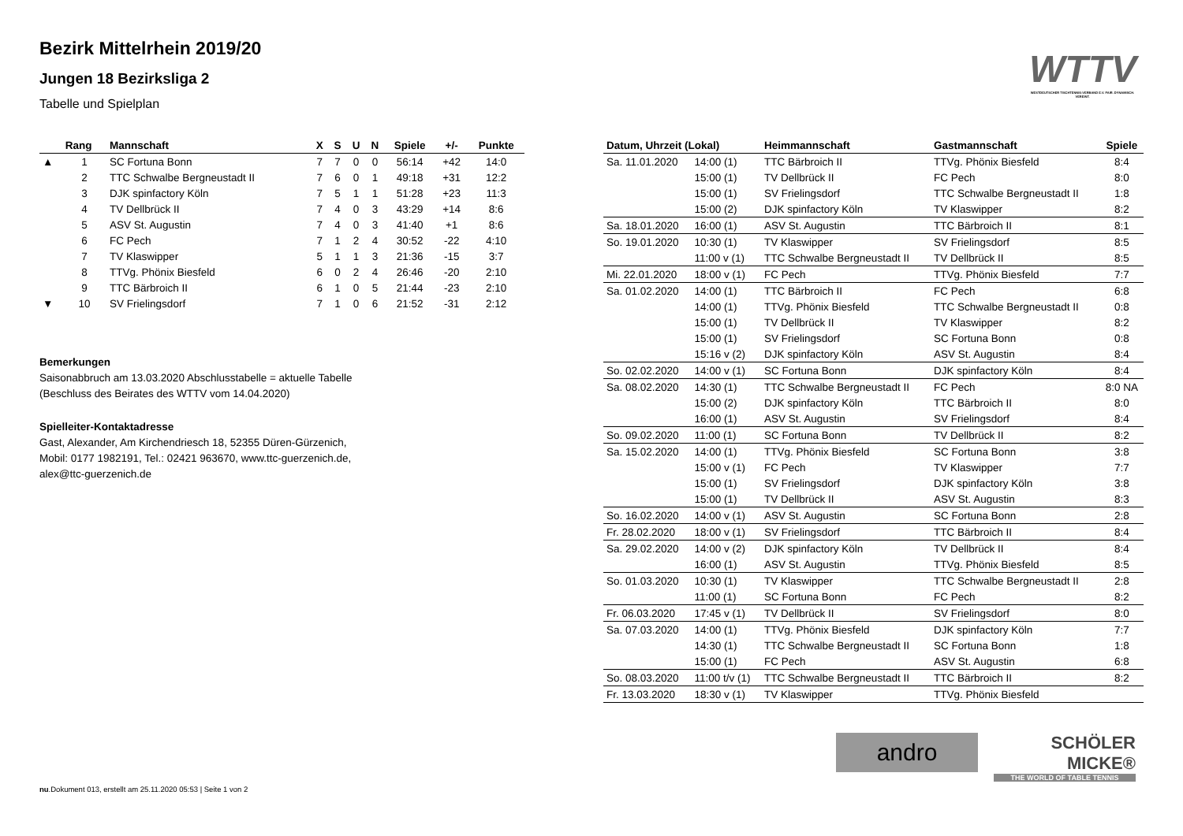WTTV
WESTDEUTSCHER TISCHTENNIS-VERBAND E.V. FAIR. DYNAMISCH. VEREINT.
Bezirk Mittelrhein 2019/20
Jungen 18 Bezirksliga 2
Tabelle und Spielplan
| | Rang | Mannschaft | X | S | U | N | Spiele | +/- | Punkte |
| --- | --- | --- | --- | --- | --- | --- | --- | --- | --- |
| ▲ | 1 | SC Fortuna Bonn | 7 | 7 | 0 | 0 | 56:14 | +42 | 14:0 |
| | 2 | TTC Schwalbe Bergneustadt II | 7 | 6 | 0 | 1 | 49:18 | +31 | 12:2 |
| | 3 | DJK spinfactory Köln | 7 | 5 | 1 | 1 | 51:28 | +23 | 11:3 |
| | 4 | TV Dellbrück II | 7 | 4 | 0 | 3 | 43:29 | +14 | 8:6 |
| | 5 | ASV St. Augustin | 7 | 4 | 0 | 3 | 41:40 | +1 | 8:6 |
| | 6 | FC Pech | 7 | 1 | 2 | 4 | 30:52 | -22 | 4:10 |
| | 7 | TV Klaswipper | 5 | 1 | 1 | 3 | 21:36 | -15 | 3:7 |
| | 8 | TTVg. Phönix Biesfeld | 6 | 0 | 2 | 4 | 26:46 | -20 | 2:10 |
| | 9 | TTC Bärbroich II | 6 | 1 | 0 | 5 | 21:44 | -23 | 2:10 |
| ▼ | 10 | SV Frielingsdorf | 7 | 1 | 0 | 6 | 21:52 | -31 | 2:12 |
Bemerkungen
Saisonabbruch am 13.03.2020 Abschlusstabelle = aktuelle Tabelle
(Beschluss des Beirates des WTTV vom 14.04.2020)
Spielleiter-Kontaktadresse
Gast, Alexander, Am Kirchendriesch 18, 52355 Düren-Gürzenich,
Mobil: 0177 1982191, Tel.: 02421 963670, www.ttc-guerzenich.de,
alex@ttc-guerzenich.de
| Datum, Uhrzeit (Lokal) | | Heimmannschaft | Gastmannschaft | Spiele |
| --- | --- | --- | --- | --- |
| Sa. 11.01.2020 | 14:00 (1) | TTC Bärbroich II | TTVg. Phönix Biesfeld | 8:4 |
| | 15:00 (1) | TV Dellbrück II | FC Pech | 8:0 |
| | 15:00 (1) | SV Frielingsdorf | TTC Schwalbe Bergneustadt II | 1:8 |
| | 15:00 (2) | DJK spinfactory Köln | TV Klaswipper | 8:2 |
| Sa. 18.01.2020 | 16:00 (1) | ASV St. Augustin | TTC Bärbroich II | 8:1 |
| So. 19.01.2020 | 10:30 (1) | TV Klaswipper | SV Frielingsdorf | 8:5 |
| | 11:00 v (1) | TTC Schwalbe Bergneustadt II | TV Dellbrück II | 8:5 |
| Mi. 22.01.2020 | 18:00 v (1) | FC Pech | TTVg. Phönix Biesfeld | 7:7 |
| Sa. 01.02.2020 | 14:00 (1) | TTC Bärbroich II | FC Pech | 6:8 |
| | 14:00 (1) | TTVg. Phönix Biesfeld | TTC Schwalbe Bergneustadt II | 0:8 |
| | 15:00 (1) | TV Dellbrück II | TV Klaswipper | 8:2 |
| | 15:00 (1) | SV Frielingsdorf | SC Fortuna Bonn | 0:8 |
| | 15:16 v (2) | DJK spinfactory Köln | ASV St. Augustin | 8:4 |
| So. 02.02.2020 | 14:00 v (1) | SC Fortuna Bonn | DJK spinfactory Köln | 8:4 |
| Sa. 08.02.2020 | 14:30 (1) | TTC Schwalbe Bergneustadt II | FC Pech | 8:0 NA |
| | 15:00 (2) | DJK spinfactory Köln | TTC Bärbroich II | 8:0 |
| | 16:00 (1) | ASV St. Augustin | SV Frielingsdorf | 8:4 |
| So. 09.02.2020 | 11:00 (1) | SC Fortuna Bonn | TV Dellbrück II | 8:2 |
| Sa. 15.02.2020 | 14:00 (1) | TTVg. Phönix Biesfeld | SC Fortuna Bonn | 3:8 |
| | 15:00 v (1) | FC Pech | TV Klaswipper | 7:7 |
| | 15:00 (1) | SV Frielingsdorf | DJK spinfactory Köln | 3:8 |
| | 15:00 (1) | TV Dellbrück II | ASV St. Augustin | 8:3 |
| So. 16.02.2020 | 14:00 v (1) | ASV St. Augustin | SC Fortuna Bonn | 2:8 |
| Fr. 28.02.2020 | 18:00 v (1) | SV Frielingsdorf | TTC Bärbroich II | 8:4 |
| Sa. 29.02.2020 | 14:00 v (2) | DJK spinfactory Köln | TV Dellbrück II | 8:4 |
| | 16:00 (1) | ASV St. Augustin | TTVg. Phönix Biesfeld | 8:5 |
| So. 01.03.2020 | 10:30 (1) | TV Klaswipper | TTC Schwalbe Bergneustadt II | 2:8 |
| | 11:00 (1) | SC Fortuna Bonn | FC Pech | 8:2 |
| Fr. 06.03.2020 | 17:45 v (1) | TV Dellbrück II | SV Frielingsdorf | 8:0 |
| Sa. 07.03.2020 | 14:00 (1) | TTVg. Phönix Biesfeld | DJK spinfactory Köln | 7:7 |
| | 14:30 (1) | TTC Schwalbe Bergneustadt II | SC Fortuna Bonn | 1:8 |
| | 15:00 (1) | FC Pech | ASV St. Augustin | 6:8 |
| So. 08.03.2020 | 11:00 t/v (1) | TTC Schwalbe Bergneustadt II | TTC Bärbroich II | 8:2 |
| Fr. 13.03.2020 | 18:30 v (1) | TV Klaswipper | TTVg. Phönix Biesfeld | |
andro
SCHÖLER
MICKE®
THE WORLD OF TABLE TENNIS
nu.Dokument 013, erstellt am 25.11.2020 05:53 | Seite 1 von 2